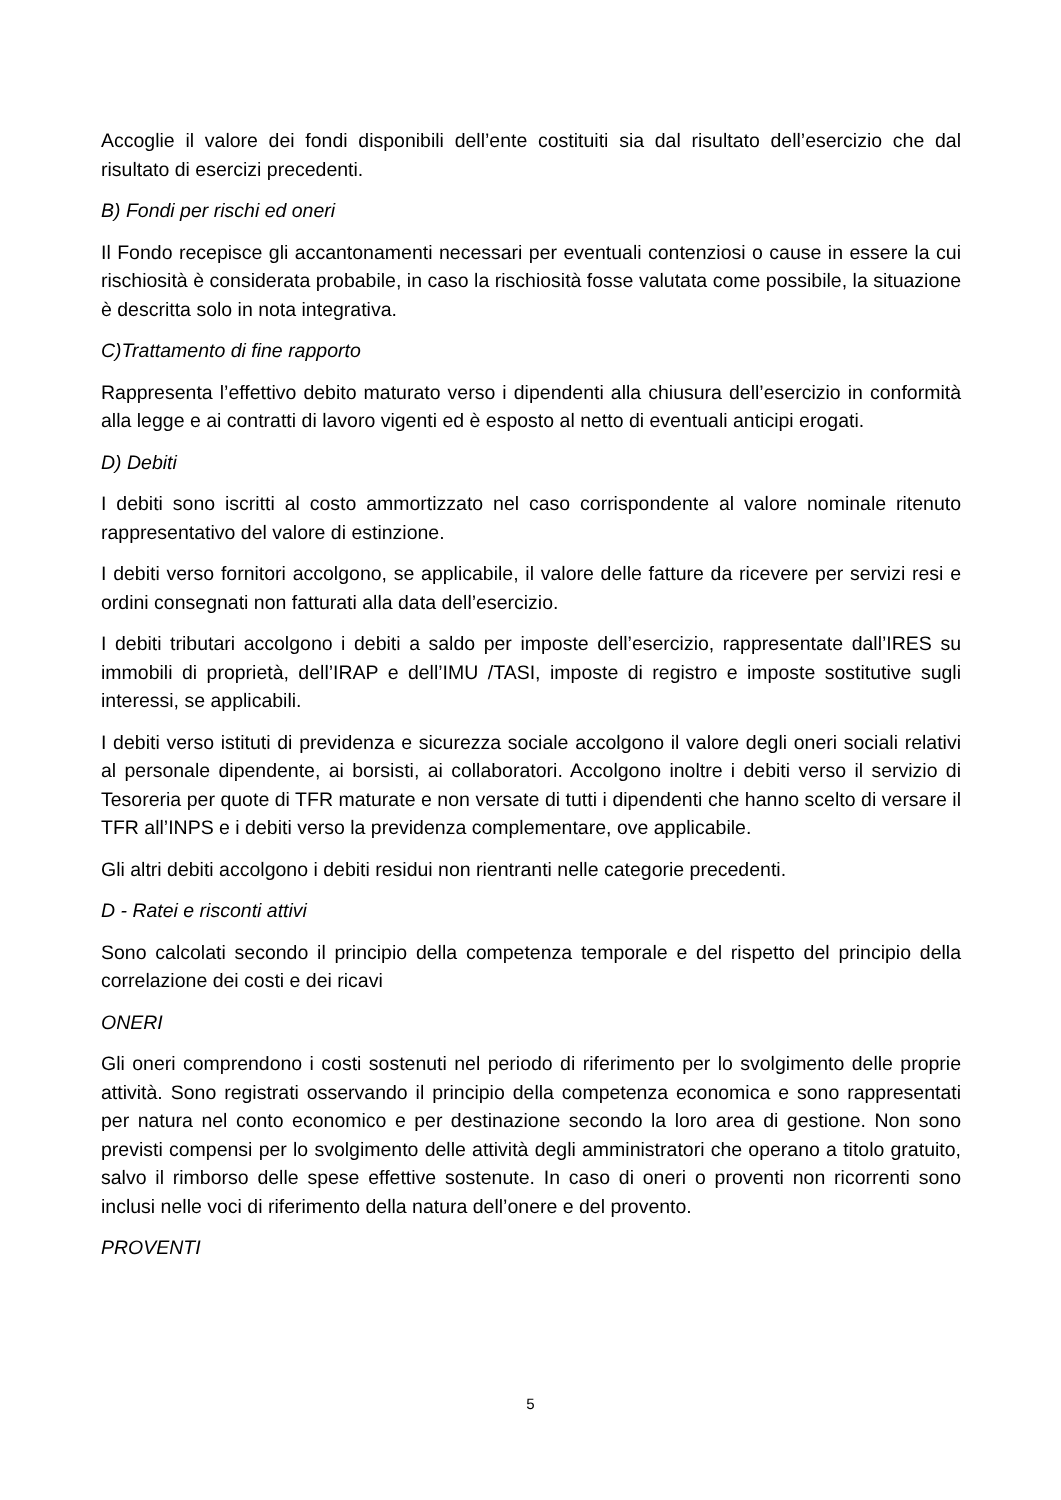Accoglie il valore dei fondi disponibili dell’ente costituiti sia dal risultato dell’esercizio che dal risultato di esercizi precedenti.
B) Fondi per rischi ed oneri
Il Fondo recepisce gli accantonamenti necessari per eventuali contenziosi o cause in essere la cui rischiosità è considerata probabile, in caso la rischiosità fosse valutata come possibile, la situazione è descritta solo in nota integrativa.
C)Trattamento di fine rapporto
Rappresenta l’effettivo debito maturato verso i dipendenti alla chiusura dell’esercizio in conformità alla legge e ai contratti di lavoro vigenti ed è esposto al netto di eventuali anticipi erogati.
D) Debiti
I debiti sono iscritti al costo ammortizzato nel caso corrispondente al valore nominale ritenuto rappresentativo del valore di estinzione.
I debiti verso fornitori accolgono, se applicabile, il valore delle fatture da ricevere per servizi resi e ordini consegnati non fatturati alla data dell’esercizio.
I debiti tributari accolgono i debiti a saldo per imposte dell’esercizio, rappresentate dall’IRES su immobili di proprietà, dell’IRAP e dell’IMU /TASI, imposte di registro e imposte sostitutive sugli interessi, se applicabili.
I debiti verso istituti di previdenza e sicurezza sociale accolgono il valore degli oneri sociali relativi al personale dipendente, ai borsisti, ai collaboratori. Accolgono inoltre i debiti verso il servizio di Tesoreria per quote di TFR maturate e non versate di tutti i dipendenti che hanno scelto di versare il TFR all’INPS e i debiti verso la previdenza complementare, ove applicabile.
Gli altri debiti accolgono i debiti residui non rientranti nelle categorie precedenti.
D - Ratei e risconti attivi
Sono calcolati secondo il principio della competenza temporale e del rispetto del principio della correlazione dei costi e dei ricavi
ONERI
Gli oneri comprendono i costi sostenuti nel periodo di riferimento per lo svolgimento delle proprie attività. Sono registrati osservando il principio della competenza economica e sono rappresentati per natura nel conto economico e per destinazione secondo la loro area di gestione. Non sono previsti compensi per lo svolgimento delle attività degli amministratori che operano a titolo gratuito, salvo il rimborso delle spese effettive sostenute. In caso di oneri o proventi non ricorrenti sono inclusi nelle voci di riferimento della natura dell’onere e del provento.
PROVENTI
5